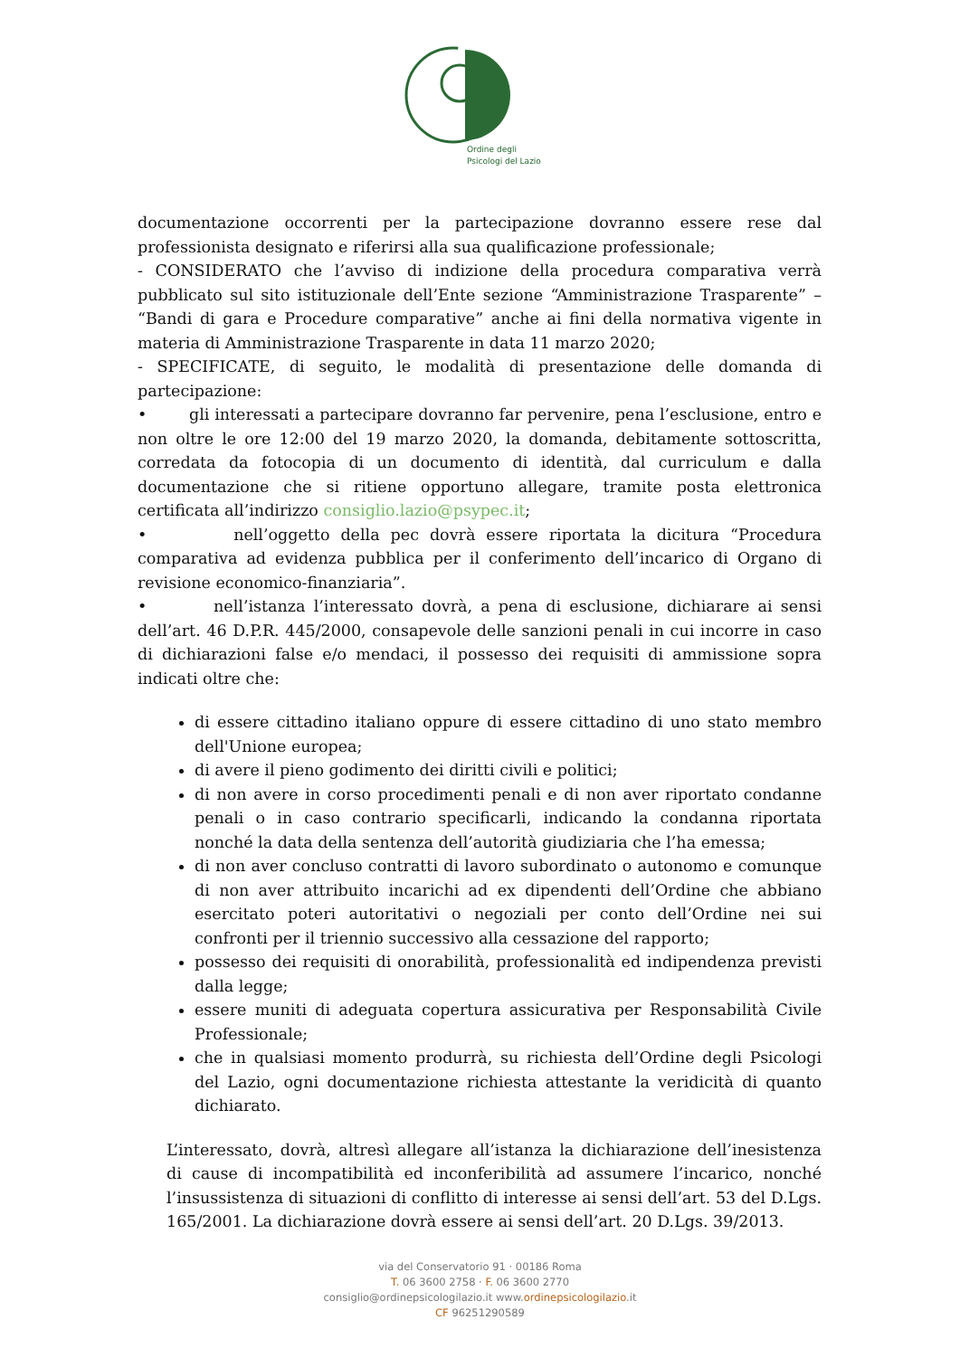Ordine degli
Psicologi del Lazio
documentazione occorrenti per la partecipazione dovranno essere rese dal professionista designato e riferirsi alla sua qualificazione professionale;
- CONSIDERATO che l’avviso di indizione della procedura comparativa verrà pubblicato sul sito istituzionale dell’Ente sezione “Amministrazione Trasparente” – “Bandi di gara e Procedure comparative” anche ai fini della normativa vigente in materia di Amministrazione Trasparente in data 11 marzo 2020;
- SPECIFICATE, di seguito, le modalità di presentazione delle domanda di partecipazione:
• gli interessati a partecipare dovranno far pervenire, pena l’esclusione, entro e non oltre le ore 12:00 del 19 marzo 2020, la domanda, debitamente sottoscritta, corredata da fotocopia di un documento di identità, dal curriculum e dalla documentazione che si ritiene opportuno allegare, tramite posta elettronica certificata all’indirizzo consiglio.lazio@psypec.it;
• nell’oggetto della pec dovrà essere riportata la dicitura “Procedura comparativa ad evidenza pubblica per il conferimento dell’incarico di Organo di revisione economico-finanziaria”.
• nell’istanza l’interessato dovrà, a pena di esclusione, dichiarare ai sensi dell’art. 46 D.P.R. 445/2000, consapevole delle sanzioni penali in cui incorre in caso di dichiarazioni false e/o mendaci, il possesso dei requisiti di ammissione sopra indicati oltre che:
di essere cittadino italiano oppure di essere cittadino di uno stato membro dell'Unione europea;
di avere il pieno godimento dei diritti civili e politici;
di non avere in corso procedimenti penali e di non aver riportato condanne penali o in caso contrario specificarli, indicando la condanna riportata nonché la data della sentenza dell’autorità giudiziaria che l’ha emessa;
di non aver concluso contratti di lavoro subordinato o autonomo e comunque di non aver attribuito incarichi ad ex dipendenti dell’Ordine che abbiano esercitato poteri autoritativi o negoziali per conto dell’Ordine nei sui confronti per il triennio successivo alla cessazione del rapporto;
possesso dei requisiti di onorabilità, professionalità ed indipendenza previsti dalla legge;
essere muniti di adeguata copertura assicurativa per Responsabilità Civile Professionale;
che in qualsiasi momento produrrà, su richiesta dell’Ordine degli Psicologi del Lazio, ogni documentazione richiesta attestante la veridicità di quanto dichiarato.
L’interessato, dovrà, altresì allegare all’istanza la dichiarazione dell’inesistenza di cause di incompatibilità ed inconferibilità ad assumere l’incarico, nonché l’insussistenza di situazioni di conflitto di interesse ai sensi dell’art. 53 del D.Lgs. 165/2001. La dichiarazione dovrà essere ai sensi dell’art. 20 D.Lgs. 39/2013.
via del Conservatorio 91 · 00186 Roma
T. 06 3600 2758 · F. 06 3600 2770
consiglio@ordinepsicologilazio.it www.ordinepsicologilazio.it
CF 96251290589